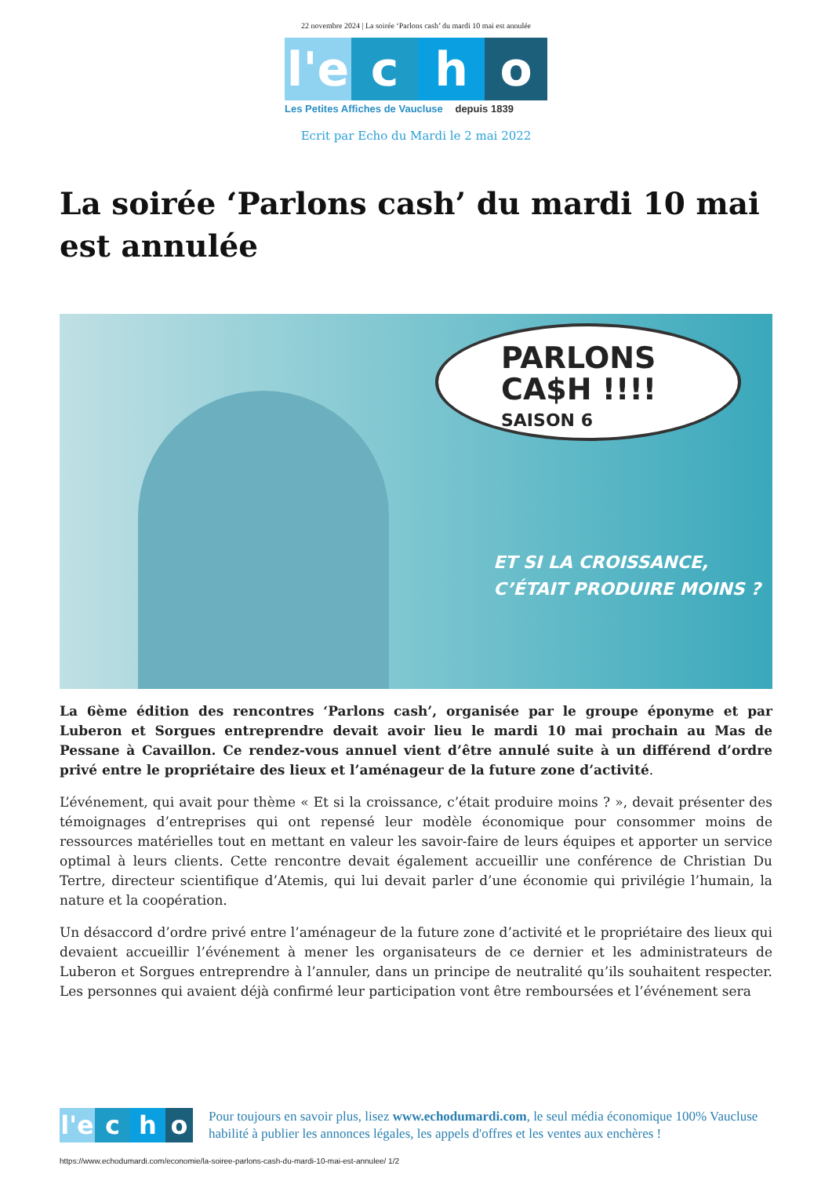22 novembre 2024 | La soirée ‘Parlons cash’ du mardi 10 mai est annulée
l'e
c h o
Les Petites Affiches de Vaucluse depuis 1839
Ecrit par Echo du Mardi le 2 mai 2022
La soirée ‘Parlons cash’ du mardi 10 mai est annulée
PARLONS
CA$H !!!!
SAISON 6
ET SI LA CROISSANCE,
C’ÉTAIT PRODUIRE MOINS ?
La 6ème édition des rencontres ‘Parlons cash’, organisée par le groupe éponyme et par Luberon et Sorgues entreprendre devait avoir lieu le mardi 10 mai prochain au Mas de Pessane à Cavaillon. Ce rendez-vous annuel vient d’être annulé suite à un différend d’ordre privé entre le propriétaire des lieux et l’aménageur de la future zone d’activité.
L’événement, qui avait pour thème « Et si la croissance, c’était produire moins ? », devait présenter des témoignages d’entreprises qui ont repensé leur modèle économique pour consommer moins de ressources matérielles tout en mettant en valeur les savoir-faire de leurs équipes et apporter un service optimal à leurs clients. Cette rencontre devait également accueillir une conférence de Christian Du Tertre, directeur scientifique d’Atemis, qui lui devait parler d’une économie qui privilégie l’humain, la nature et la coopération.
Un désaccord d’ordre privé entre l’aménageur de la future zone d’activité et le propriétaire des lieux qui devaient accueillir l’événement à mener les organisateurs de ce dernier et les administrateurs de Luberon et Sorgues entreprendre à l’annuler, dans un principe de neutralité qu’ils souhaitent respecter. Les personnes qui avaient déjà confirmé leur participation vont être remboursées et l’événement sera
l'e
c h o
Pour toujours en savoir plus, lisez www.echodumardi.com, le seul média économique 100% Vaucluse habilité à publier les annonces légales, les appels d'offres et les ventes aux enchères !
https://www.echodumardi.com/economie/la-soiree-parlons-cash-du-mardi-10-mai-est-annulee/ 1/2